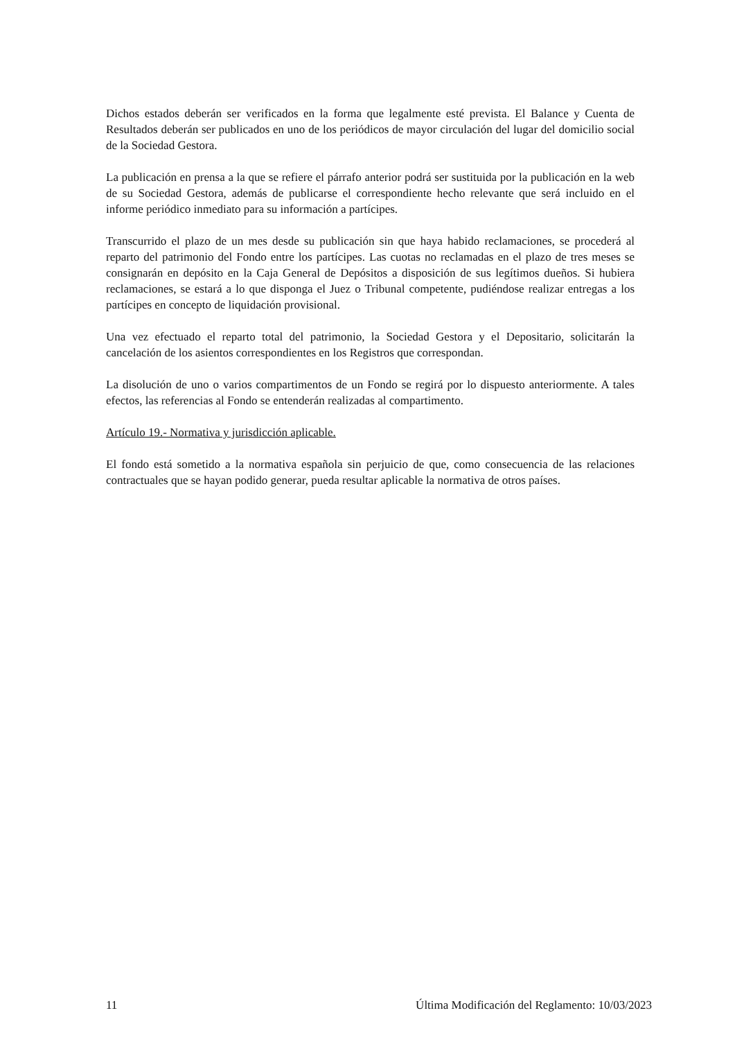Dichos estados deberán ser verificados en la forma que legalmente esté prevista. El Balance y Cuenta de Resultados deberán ser publicados en uno de los periódicos de mayor circulación del lugar del domicilio social de la Sociedad Gestora.
La publicación en prensa a la que se refiere el párrafo anterior podrá ser sustituida por la publicación en la web de su Sociedad Gestora, además de publicarse el correspondiente hecho relevante que será incluido en el informe periódico inmediato para su información a partícipes.
Transcurrido el plazo de un mes desde su publicación sin que haya habido reclamaciones, se procederá al reparto del patrimonio del Fondo entre los partícipes. Las cuotas no reclamadas en el plazo de tres meses se consignarán en depósito en la Caja General de Depósitos a disposición de sus legítimos dueños. Si hubiera reclamaciones, se estará a lo que disponga el Juez o Tribunal competente, pudiéndose realizar entregas a los partícipes en concepto de liquidación provisional.
Una vez efectuado el reparto total del patrimonio, la Sociedad Gestora y el Depositario, solicitarán la cancelación de los asientos correspondientes en los Registros que correspondan.
La disolución de uno o varios compartimentos de un Fondo se regirá por lo dispuesto anteriormente. A tales efectos, las referencias al Fondo se entenderán realizadas al compartimento.
Artículo 19.- Normativa y jurisdicción aplicable.
El fondo está sometido a la normativa española sin perjuicio de que, como consecuencia de las relaciones contractuales que se hayan podido generar, pueda resultar aplicable la normativa de otros países.
11 Última Modificación del Reglamento: 10/03/2023